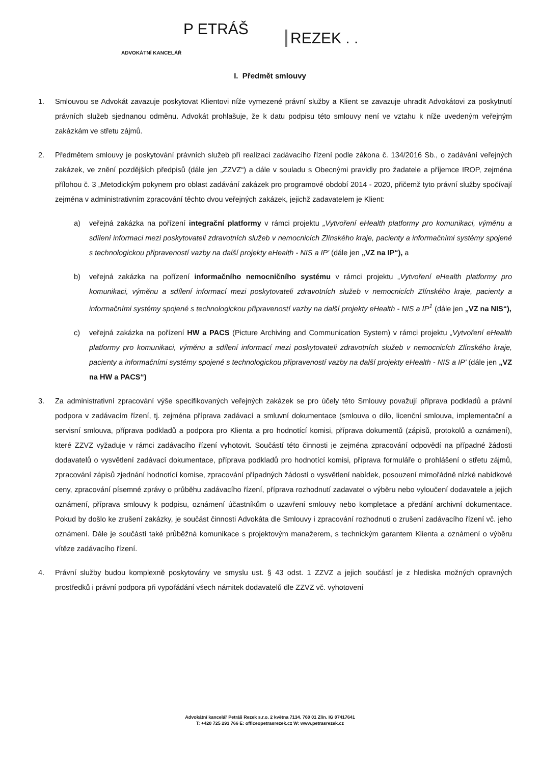P ETRÁŠ
REZEK . .
ADVOKÁTNÍ KANCELÁŘ
I. Předmět smlouvy
1. Smlouvou se Advokát zavazuje poskytovat Klientovi níže vymezené právní služby a Klient se zavazuje uhradit Advokátovi za poskytnutí právních služeb sjednanou odměnu. Advokát prohlašuje, že k datu podpisu této smlouvy není ve vztahu k níže uvedeným veřejným zakázkám ve střetu zájmů.
2. Předmětem smlouvy je poskytování právních služeb při realizaci zadávacího řízení podle zákona č. 134/2016 Sb., o zadávání veřejných zakázek, ve znění pozdějších předpisů (dále jen „ZZVZ“) a dále v souladu s Obecnými pravidly pro žadatele a příjemce IROP, zejména přílohou č. 3 „Metodickým pokynem pro oblast zadávání zakázek pro programové období 2014 - 2020, přičemž tyto právní služby spočívají zejména v administrativním zpracování těchto dvou veřejných zakázek, jejichž zadavatelem je Klient:
a) veřejná zakázka na pořízení integrační platformy v rámci projektu „Vytvoření eHealth platformy pro komunikaci, výměnu a sdílení informaci mezi poskytovateli zdravotních služeb v nemocnicích Zlínského kraje, pacienty a informačními systémy spojené s technologickou připraveností vazby na další projekty eHealth - NIS a IP' (dále jen „VZ na IP“), a
b) veřejná zakázka na pořízení informačního nemocničního systému v rámci projektu „Vytvoření eHealth platformy pro komunikaci, výměnu a sdílení informací mezi poskytovateli zdravotních služeb v nemocnicích Zlínského kraje, pacienty a informačními systémy spojené s technologickou připraveností vazby na další projekty eHealth - NIS a IP<sup>1</sup> (dále jen „VZ na NIS“),
c) veřejná zakázka na pořízení HW a PACS (Picture Archiving and Communication System) v rámci projektu „Vytvoření eHealth platformy pro komunikaci, výměnu a sdílení informací mezi poskytovateli zdravotních služeb v nemocnicích Zlínského kraje, pacienty a informačními systémy spojené s technologickou připraveností vazby na další projekty eHealth - NIS a IP' (dále jen „VZ na HW a PACS“)
3. Za administrativní zpracování výše specifikovaných veřejných zakázek se pro účely této Smlouvy považují příprava podkladů a právní podpora v zadávacím řízení, tj. zejména příprava zadávací a smluvní dokumentace (smlouva o dílo, licenční smlouva, implementační a servisní smlouva, příprava podkladů a podpora pro Klienta a pro hodnotící komisi, příprava dokumentů (zápisů, protokolů a oznámení), které ZZVZ vyžaduje v rámci zadávacího řízení vyhotovit. Součástí této činnosti je zejména zpracování odpovědí na případné žádosti dodavatelů o vysvětlení zadávací dokumentace, příprava podkladů pro hodnotící komisi, příprava formuláře o prohlášení o střetu zájmů, zpracování zápisů zjednání hodnotící komise, zpracování případných žádostí o vysvětlení nabídek, posouzení mimořádně nízké nabídkové ceny, zpracování písemné zprávy o průběhu zadávacího řízení, příprava rozhodnutí zadavatel o výběru nebo vyloučení dodavatele a jejich oznámení, příprava smlouvy k podpisu, oznámení účastníkům o uzavření smlouvy nebo kompletace a předání archivní dokumentace. Pokud by došlo ke zrušení zakázky, je součást činnosti Advokáta dle Smlouvy i zpracování rozhodnuti o zrušení zadávacího řízení vč. jeho oznámení. Dále je součástí také průběžná komunikace s projektovým manažerem, s technickým garantem Klienta a oznámení o výběru vítěze zadávacího řízení.
4. Právní služby budou komplexně poskytovány ve smyslu ust. § 43 odst. 1 ZZVZ a jejich součástí je z hlediska možných opravných prostředků i právní podpora při vypořádání všech námitek dodavatelů dle ZZVZ vč. vyhotovení
Advokátní kancelář Petráš Rezek s.r.o. 2 května 7134. 760 01 Zlín. IG 07417641
T: +420 725 293 766 E: officeopetrasrezek.cz W: www.petrasrezek.cz